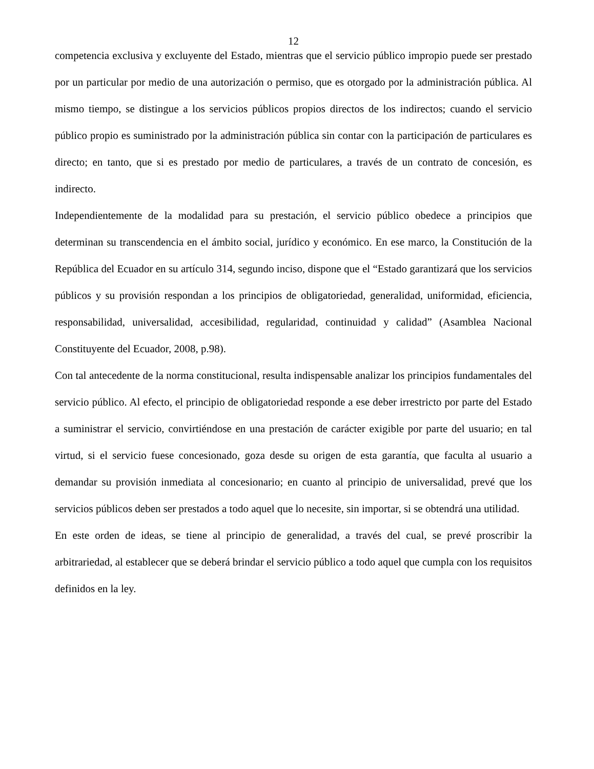12
competencia exclusiva y excluyente del Estado, mientras que el servicio público impropio puede ser prestado por un particular por medio de una autorización o permiso, que es otorgado por la administración pública. Al mismo tiempo, se distingue a los servicios públicos propios directos de los indirectos; cuando el servicio público propio es suministrado por la administración pública sin contar con la participación de particulares es directo; en tanto, que si es prestado por medio de particulares, a través de un contrato de concesión, es indirecto.
Independientemente de la modalidad para su prestación, el servicio público obedece a principios que determinan su transcendencia en el ámbito social, jurídico y económico. En ese marco, la Constitución de la República del Ecuador en su artículo 314, segundo inciso, dispone que el “Estado garantizará que los servicios públicos y su provisión respondan a los principios de obligatoriedad, generalidad, uniformidad, eficiencia, responsabilidad, universalidad, accesibilidad, regularidad, continuidad y calidad” (Asamblea Nacional Constituyente del Ecuador, 2008, p.98).
Con tal antecedente de la norma constitucional, resulta indispensable analizar los principios fundamentales del servicio público. Al efecto, el principio de obligatoriedad responde a ese deber irrestricto por parte del Estado a suministrar el servicio, convirtiéndose en una prestación de carácter exigible por parte del usuario; en tal virtud, si el servicio fuese concesionado, goza desde su origen de esta garantía, que faculta al usuario a demandar su provisión inmediata al concesionario; en cuanto al principio de universalidad, prevé que los servicios públicos deben ser prestados a todo aquel que lo necesite, sin importar, si se obtendrá una utilidad.
En este orden de ideas, se tiene al principio de generalidad, a través del cual, se prevé proscribir la arbitrariedad, al establecer que se deberá brindar el servicio público a todo aquel que cumpla con los requisitos definidos en la ley.